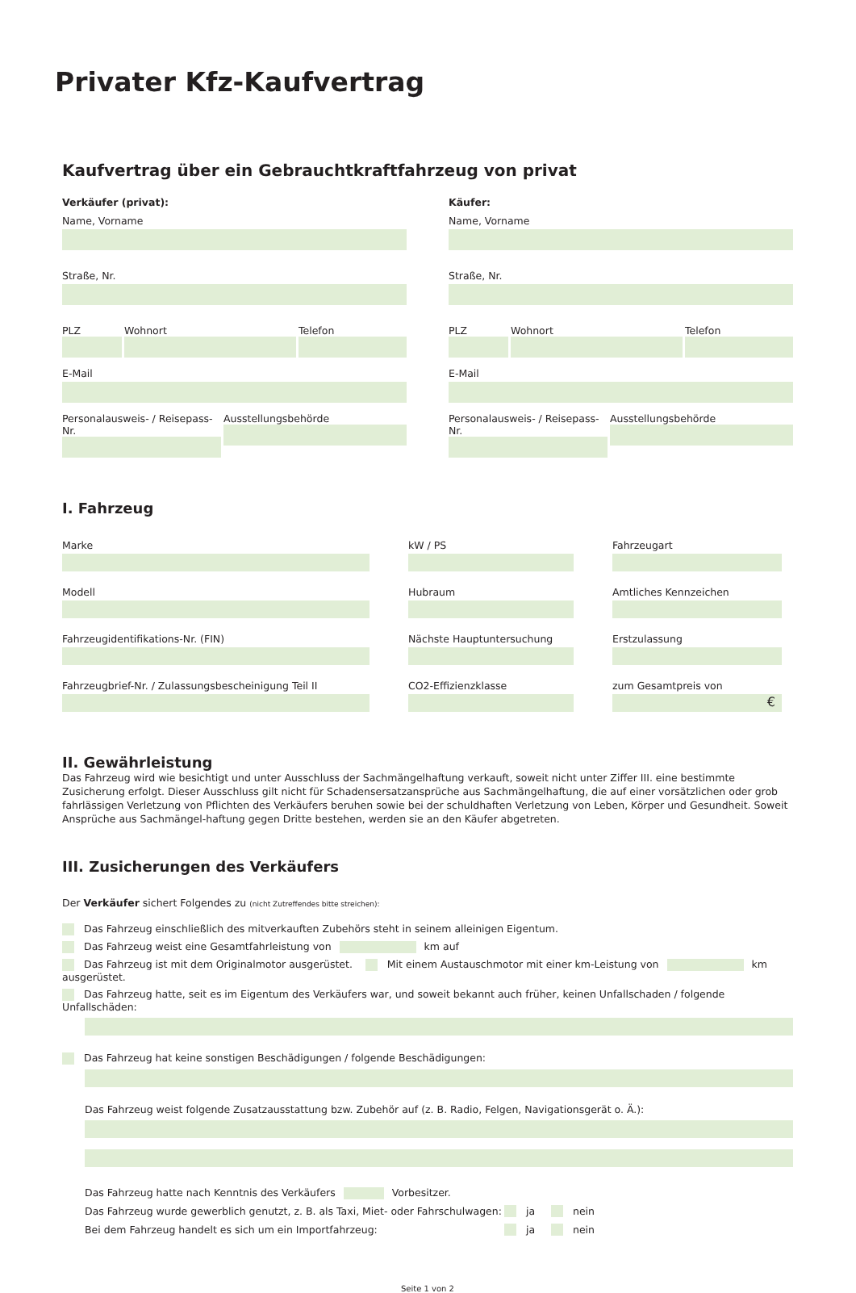Privater Kfz-Kaufvertrag
Kaufvertrag über ein Gebrauchtkraftfahrzeug von privat
Verkäufer (privat):
Name, Vorname
Straße, Nr.
PLZ Wohnort Telefon
E-Mail
Personalausweis- / Reisepass-Nr.
Ausstellungsbehörde
Käufer:
Name, Vorname
Straße, Nr.
PLZ Wohnort Telefon
E-Mail
Personalausweis- / Reisepass-Nr.
Ausstellungsbehörde
I. Fahrzeug
Marke
Modell
Fahrzeugidentifikations-Nr. (FIN)
Fahrzeugbrief-Nr. / Zulassungsbescheinigung Teil II
kW / PS
Hubraum
Nächste Hauptuntersuchung
CO2-Effizienzklasse
Fahrzeugart
Amtliches Kennzeichen
Erstzulassung
zum Gesamtpreis von
€
II. Gewährleistung
Das Fahrzeug wird wie besichtigt und unter Ausschluss der Sachmängelhaftung verkauft, soweit nicht unter Ziffer III. eine bestimmte Zusicherung erfolgt. Dieser Ausschluss gilt nicht für Schadensersatzansprüche aus Sachmängelhaftung, die auf einer vorsätzlichen oder grob fahrlässigen Verletzung von Pflichten des Verkäufers beruhen sowie bei der schuldhaften Verletzung von Leben, Körper und Gesundheit. Soweit Ansprüche aus Sachmängel-haftung gegen Dritte bestehen, werden sie an den Käufer abgetreten.
III. Zusicherungen des Verkäufers
Der Verkäufer sichert Folgendes zu (nicht Zutreffendes bitte streichen):
Das Fahrzeug einschließlich des mitverkauften Zubehörs steht in seinem alleinigen Eigentum.
Das Fahrzeug weist eine Gesamtfahrleistung von km auf
Das Fahrzeug ist mit dem Originalmotor ausgerüstet. Mit einem Austauschmotor mit einer km-Leistung von km ausgerüstet.
Das Fahrzeug hatte, seit es im Eigentum des Verkäufers war, und soweit bekannt auch früher, keinen Unfallschaden / folgende Unfallschäden:
Das Fahrzeug hat keine sonstigen Beschädigungen / folgende Beschädigungen:
Das Fahrzeug weist folgende Zusatzausstattung bzw. Zubehör auf (z. B. Radio, Felgen, Navigationsgerät o. Ä.):
Das Fahrzeug hatte nach Kenntnis des Verkäufers Vorbesitzer.
Das Fahrzeug wurde gewerblich genutzt, z. B. als Taxi, Miet- oder Fahrschulwagen: ja nein
Bei dem Fahrzeug handelt es sich um ein Importfahrzeug: ja nein
Seite 1 von 2